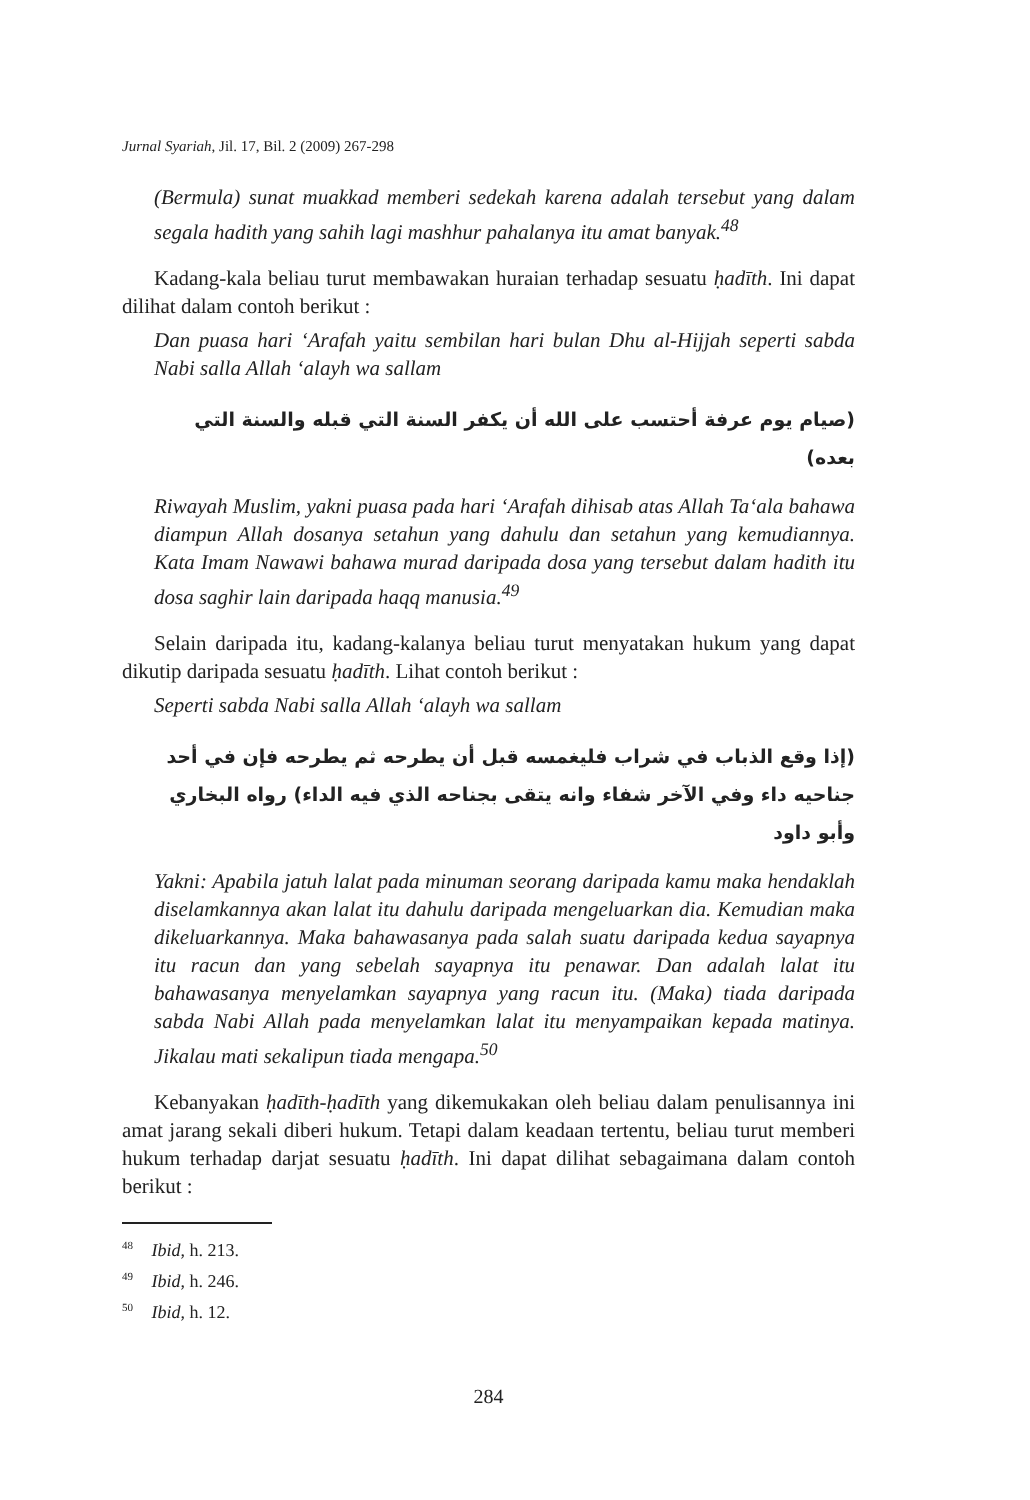Jurnal Syariah, Jil. 17, Bil. 2 (2009) 267-298
(Bermula) sunat muakkad memberi sedekah karena adalah tersebut yang dalam segala hadith yang sahih lagi mashhur pahalanya itu amat banyak.<sup>48</sup>
Kadang-kala beliau turut membawakan huraian terhadap sesuatu ḥadīth. Ini dapat dilihat dalam contoh berikut :
Dan puasa hari ‘Arafah yaitu sembilan hari bulan Dhu al-Hijjah seperti sabda Nabi salla Allah ‘alayh wa sallam
(صيام يوم عرفة أحتسب على الله أن يكفر السنة التي قبله والسنة التي بعده)
Riwayah Muslim, yakni puasa pada hari ‘Arafah dihisab atas Allah Ta‘ala bahawa diampun Allah dosanya setahun yang dahulu dan setahun yang kemudiannya. Kata Imam Nawawi bahawa murad daripada dosa yang tersebut dalam hadith itu dosa saghir lain daripada haqq manusia.<sup>49</sup>
Selain daripada itu, kadang-kalanya beliau turut menyatakan hukum yang dapat dikutip daripada sesuatu ḥadīth. Lihat contoh berikut :
Seperti sabda Nabi salla Allah ‘alayh wa sallam
(إذا وقع الذباب في شراب فليغمسه قبل أن يطرحه ثم يطرحه فإن في أحد جناحيه داء وفي الآخر شفاء وانه يتقى بجناحه الذي فيه الداء) رواه البخاري وأبو داود
Yakni: Apabila jatuh lalat pada minuman seorang daripada kamu maka hendaklah diselamkannya akan lalat itu dahulu daripada mengeluarkan dia. Kemudian maka dikeluarkannya. Maka bahawasanya pada salah suatu daripada kedua sayapnya itu racun dan yang sebelah sayapnya itu penawar. Dan adalah lalat itu bahawasanya menyelamkan sayapnya yang racun itu. (Maka) tiada daripada sabda Nabi Allah pada menyelamkan lalat itu menyampaikan kepada matinya. Jikalau mati sekalipun tiada mengapa.<sup>50</sup>
Kebanyakan ḥadīth-ḥadīth yang dikemukakan oleh beliau dalam penulisannya ini amat jarang sekali diberi hukum. Tetapi dalam keadaan tertentu, beliau turut memberi hukum terhadap darjat sesuatu ḥadīth. Ini dapat dilihat sebagaimana dalam contoh berikut :
<sup>48</sup> Ibid, h. 213.
<sup>49</sup> Ibid, h. 246.
<sup>50</sup> Ibid, h. 12.
284